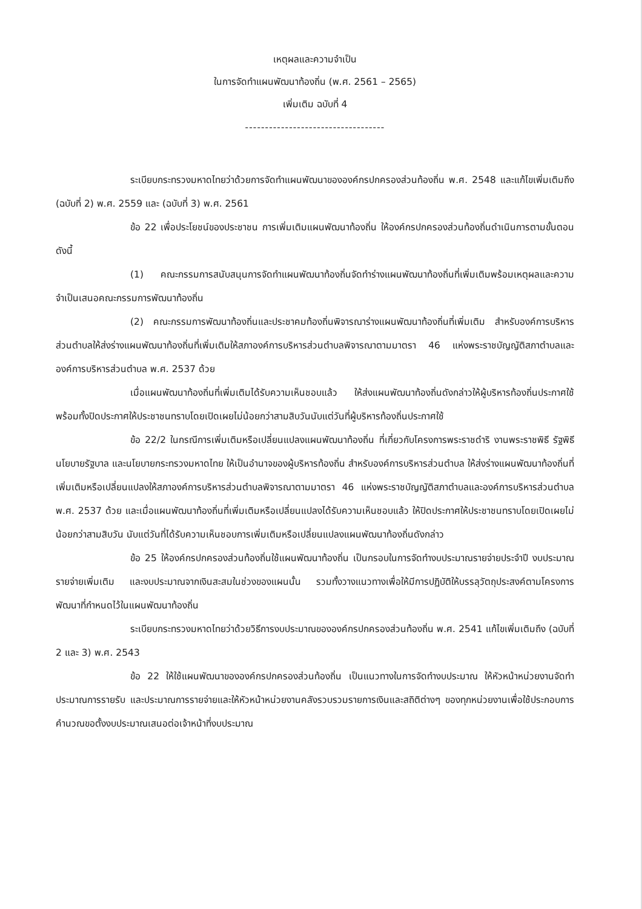เหตุผลและความจำเป็น
ในการจัดทำแผนพัฒนาท้องถิ่น (พ.ศ. 2561 – 2565)
เพิ่มเติม ฉบับที่ 4
-----------------------------------
ระเบียบกระทรวงมหาดไทยว่าด้วยการจัดทำแผนพัฒนาขององค์กรปกครองส่วนท้องถิ่น พ.ศ. 2548 และแก้ไขเพิ่มเติมถึง (ฉบับที่ 2) พ.ศ. 2559 และ (ฉบับที่ 3) พ.ศ. 2561
ข้อ 22 เพื่อประโยชน์ของประชาชน การเพิ่มเติมแผนพัฒนาท้องถิ่น ให้องค์กรปกครองส่วนท้องถิ่นดำเนินการตามขั้นตอน ดังนี้
(1) คณะกรรมการสนับสนุนการจัดทำแผนพัฒนาท้องถิ่นจัดทำร่างแผนพัฒนาท้องถิ่นที่เพิ่มเติมพร้อมเหตุผลและความจำเป็นเสนอคณะกรรมการพัฒนาท้องถิ่น
(2) คณะกรรมการพัฒนาท้องถิ่นและประชาคมท้องถิ่นพิจารณาร่างแผนพัฒนาท้องถิ่นที่เพิ่มเติม สำหรับองค์การบริหารส่วนตำบลให้ส่งร่างแผนพัฒนาท้องถิ่นที่เพิ่มเติมให้สภาองค์การบริหารส่วนตำบลพิจารณาตามมาตรา 46 แห่งพระราชบัญญัติสภาตำบลและองค์การบริหารส่วนตำบล พ.ศ. 2537 ด้วย
เมื่อแผนพัฒนาท้องถิ่นที่เพิ่มเติมได้รับความเห็นชอบแล้ว ให้ส่งแผนพัฒนาท้องถิ่นดังกล่าวให้ผู้บริหารท้องถิ่นประกาศใช้ พร้อมทั้งปิดประกาศให้ประชาชนทราบโดยเปิดเผยไม่น้อยกว่าสามสิบวันนับแต่วันที่ผู้บริหารท้องถิ่นประกาศใช้
ข้อ 22/2 ในกรณีการเพิ่มเติมหรือเปลี่ยนแปลงแผนพัฒนาท้องถิ่น ที่เกี่ยวกับโครงการพระราชดำริ งานพระราชพิธี รัฐพิธี นโยบายรัฐบาล และนโยบายกระทรวงมหาดไทย ให้เป็นอำนาจของผู้บริหารท้องถิ่น สำหรับองค์การบริหารส่วนตำบล ให้ส่งร่างแผนพัฒนาท้องถิ่นที่เพิ่มเติมหรือเปลี่ยนแปลงให้สภาองค์การบริหารส่วนตำบลพิจารณาตามมาตรา 46 แห่งพระราชบัญญัติสภาตำบลและองค์การบริหารส่วนตำบล พ.ศ. 2537 ด้วย และเมื่อแผนพัฒนาท้องถิ่นที่เพิ่มเติมหรือเปลี่ยนแปลงได้รับความเห็นชอบแล้ว ให้ปิดประกาศให้ประชาชนทราบโดยเปิดเผยไม่น้อยกว่าสามสิบวัน นับแต่วันที่ได้รับความเห็นชอบการเพิ่มเติมหรือเปลี่ยนแปลงแผนพัฒนาท้องถิ่นดังกล่าว
ข้อ 25 ให้องค์กรปกครองส่วนท้องถิ่นใช้แผนพัฒนาท้องถิ่น เป็นกรอบในการจัดทำงบประมาณรายจ่ายประจำปี งบประมาณรายจ่ายเพิ่มเติม และงบประมาณจากเงินสะสมในช่วงของแผนนั้น รวมทั้งวางแนวทางเพื่อให้มีการปฏิบัติให้บรรลุวัตถุประสงค์ตามโครงการพัฒนาที่กำหนดไว้ในแผนพัฒนาท้องถิ่น
ระเบียบกระทรวงมหาดไทยว่าด้วยวิธีการงบประมาณขององค์กรปกครองส่วนท้องถิ่น พ.ศ. 2541 แก้ไขเพิ่มเติมถึง (ฉบับที่ 2 และ 3) พ.ศ. 2543
ข้อ 22 ให้ใช้แผนพัฒนาขององค์กรปกครองส่วนท้องถิ่น เป็นแนวทางในการจัดทำงบประมาณ ให้หัวหน้าหน่วยงานจัดทำประมาณการรายรับ และประมาณการรายจ่ายและให้หัวหน้าหน่วยงานคลังรวบรวมรายการเงินและสถิติต่างๆ ของทุกหน่วยงานเพื่อใช้ประกอบการคำนวณขอตั้งงบประมาณเสนอต่อเจ้าหน้าที่งบประมาณ